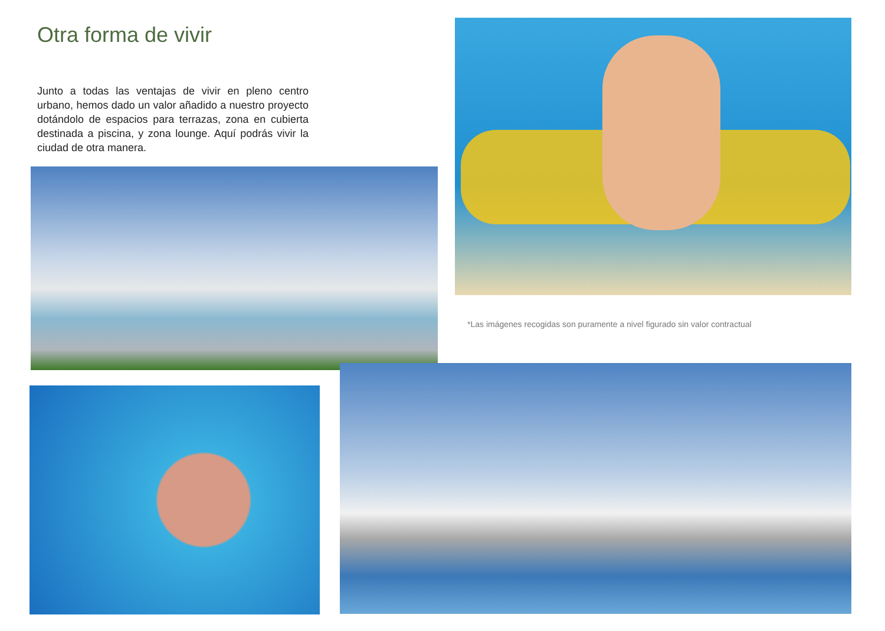Otra forma de vivir
Junto a todas las ventajas de vivir en pleno centro urbano, hemos dado un valor añadido a nuestro proyecto dotándolo de espacios para terrazas, zona en cubierta destinada a piscina, y zona lounge. Aquí podrás vivir la ciudad de otra manera.
*Las imágenes recogidas son puramente a nivel figurado sin valor contractual